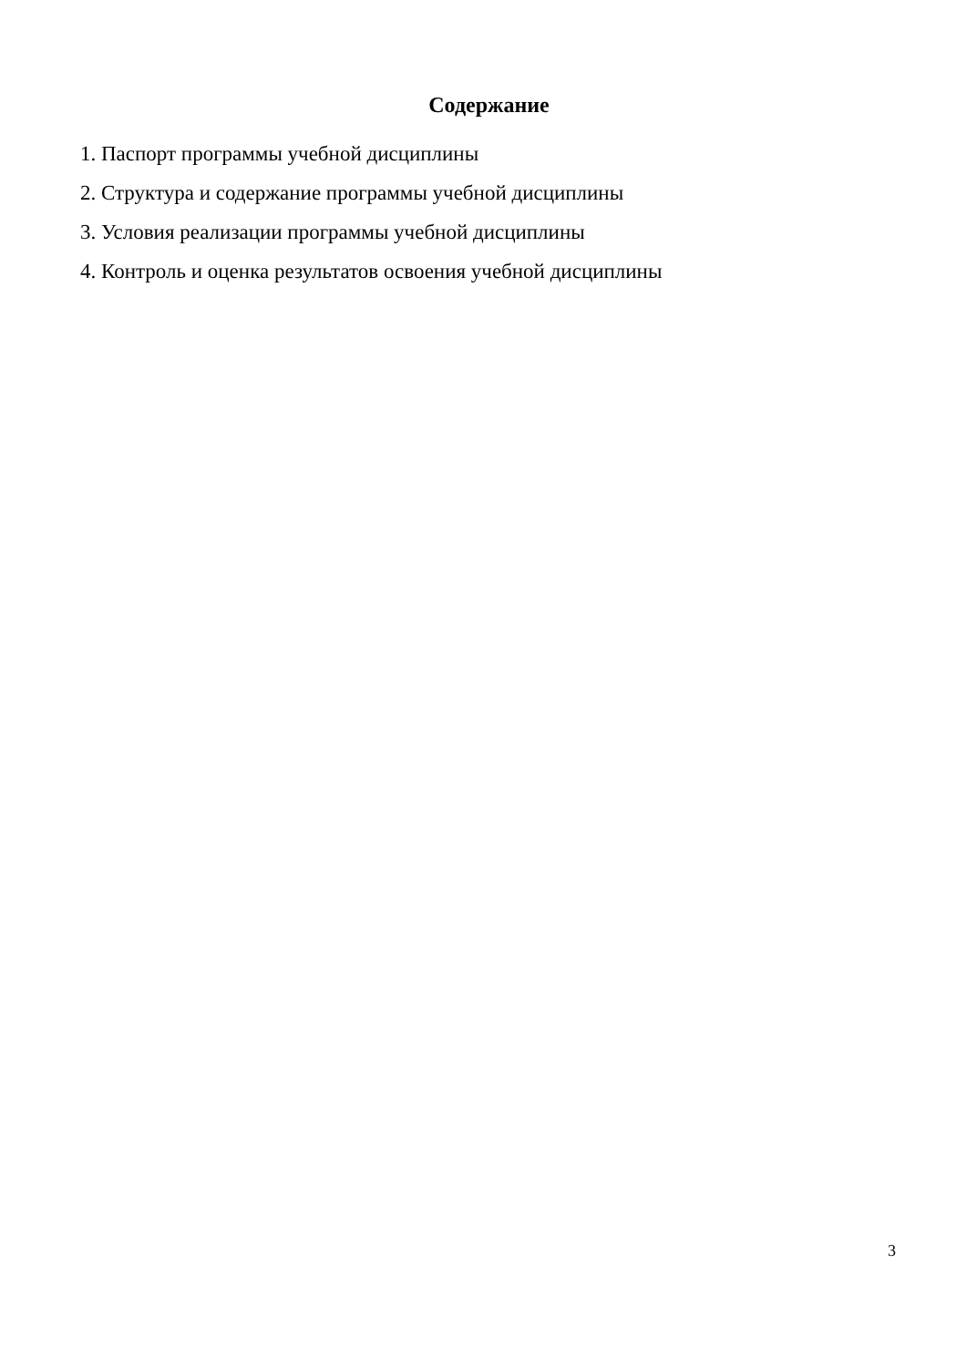Содержание
1. Паспорт программы учебной дисциплины
2. Структура и содержание программы учебной дисциплины
3. Условия реализации программы учебной дисциплины
4. Контроль и оценка результатов освоения учебной дисциплины
3